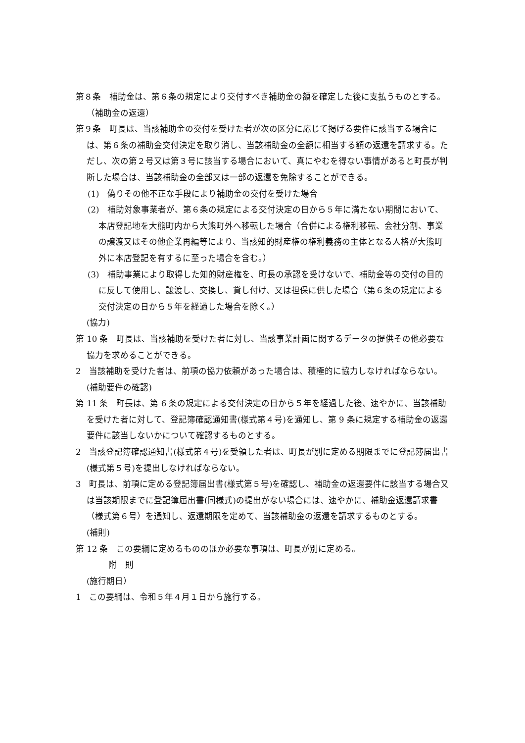第８条　補助金は、第６条の規定により交付すべき補助金の額を確定した後に支払うものとする。
（補助金の返還）
第９条　町長は、当該補助金の交付を受けた者が次の区分に応じて掲げる要件に該当する場合には、第６条の補助金交付決定を取り消し、当該補助金の全額に相当する額の返還を請求する。ただし、次の第２号又は第３号に該当する場合において、真にやむを得ない事情があると町長が判断した場合は、当該補助金の全部又は一部の返還を免除することができる。
(1)　偽りその他不正な手段により補助金の交付を受けた場合
(2)　補助対象事業者が、第６条の規定による交付決定の日から５年に満たない期間において、本店登記地を大熊町内から大熊町外へ移転した場合（合併による権利移転、会社分割、事業の譲渡又はその他企業再編等により、当該知的財産権の権利義務の主体となる人格が大熊町外に本店登記を有するに至った場合を含む。）
(3)　補助事業により取得した知的財産権を、町長の承認を受けないで、補助金等の交付の目的に反して使用し、譲渡し、交換し、貸し付け、又は担保に供した場合（第６条の規定による交付決定の日から５年を経過した場合を除く。）
(協力)
第 10 条　町長は、当該補助を受けた者に対し、当該事業計画に関するデータの提供その他必要な協力を求めることができる。
2　当該補助を受けた者は、前項の協力依頼があった場合は、積極的に協力しなければならない。
(補助要件の確認)
第 11 条　町長は、第 6 条の規定による交付決定の日から５年を経過した後、速やかに、当該補助を受けた者に対して、登記簿確認通知書(様式第４号)を通知し、第 9 条に規定する補助金の返還要件に該当しないかについて確認するものとする。
2　当該登記簿確認通知書(様式第４号)を受領した者は、町長が別に定める期限までに登記簿届出書(様式第５号)を提出しなければならない。
3　町長は、前項に定める登記簿届出書(様式第５号)を確認し、補助金の返還要件に該当する場合又は当該期限までに登記簿届出書(同様式)の提出がない場合には、速やかに、補助金返還請求書（様式第６号）を通知し、返還期限を定めて、当該補助金の返還を請求するものとする。
(補則)
第 12 条　この要綱に定めるもののほか必要な事項は、町長が別に定める。
附　則
(施行期日）
1　この要綱は、令和５年４月１日から施行する。